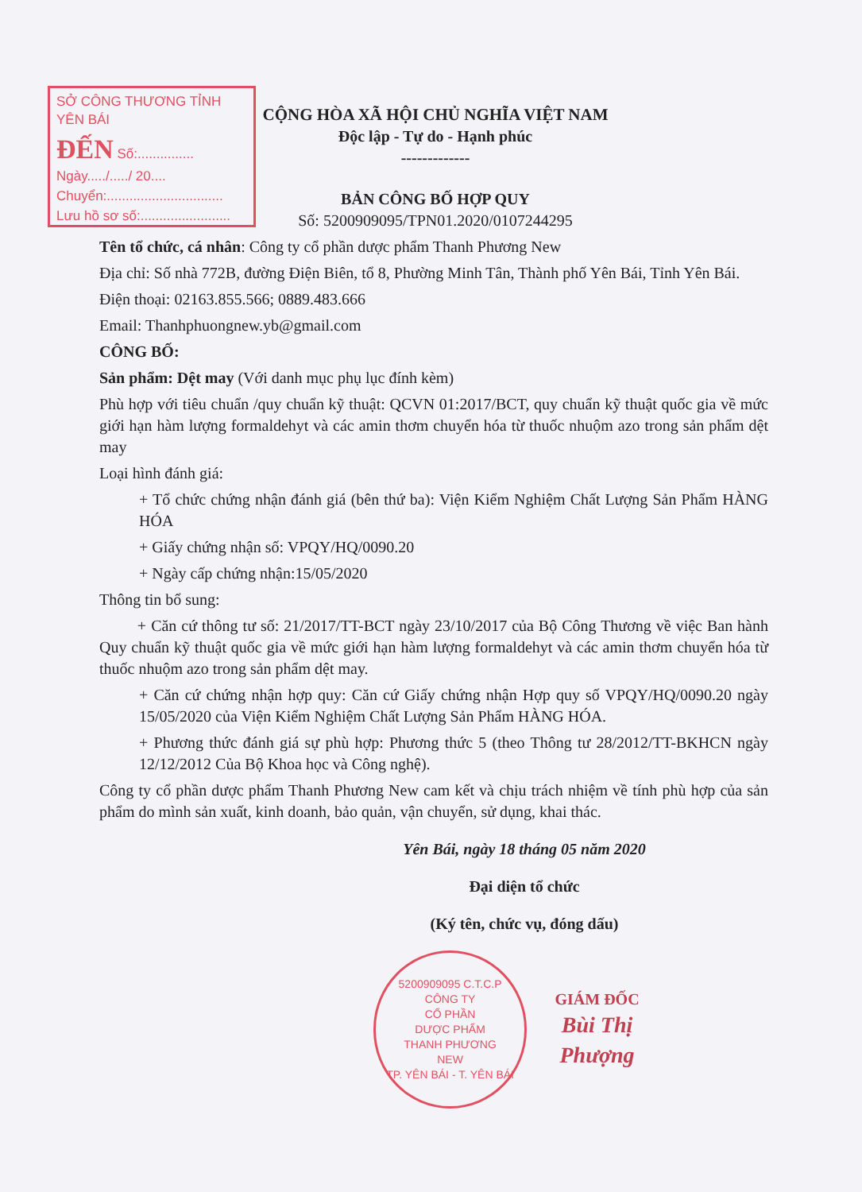SỞ CÔNG THƯƠNG TỈNH YÊN BÁI
ĐẾN Số:............... Ngày...../...../ 20....
Chuyển:...............................
Lưu hồ sơ số:........................
CỘNG HÒA XÃ HỘI CHỦ NGHĨA VIỆT NAM
Độc lập - Tự do - Hạnh phúc
-------------
BẢN CÔNG BỐ HỢP QUY
Số: 5200909095/TPN01.2020/0107244295
Tên tổ chức, cá nhân: Công ty cổ phần dược phẩm Thanh Phương New
Địa chỉ: Số nhà 772B, đường Điện Biên, tổ 8, Phường Minh Tân, Thành phố Yên Bái, Tỉnh Yên Bái.
Điện thoại: 02163.855.566; 0889.483.666
Email: Thanhphuongnew.yb@gmail.com
CÔNG BỐ:
Sản phẩm: Dệt may (Với danh mục phụ lục đính kèm)
Phù hợp với tiêu chuẩn /quy chuẩn kỹ thuật: QCVN 01:2017/BCT, quy chuẩn kỹ thuật quốc gia về mức giới hạn hàm lượng formaldehyt và các amin thơm chuyển hóa từ thuốc nhuộm azo trong sản phẩm dệt may
Loại hình đánh giá:
+ Tổ chức chứng nhận đánh giá (bên thứ ba): Viện Kiểm Nghiệm Chất Lượng Sản Phẩm HÀNG HÓA
+ Giấy chứng nhận số: VPQY/HQ/0090.20
+ Ngày cấp chứng nhận:15/05/2020
Thông tin bổ sung:
+ Căn cứ thông tư số: 21/2017/TT-BCT ngày 23/10/2017 của Bộ Công Thương về việc Ban hành Quy chuẩn kỹ thuật quốc gia về mức giới hạn hàm lượng formaldehyt và các amin thơm chuyển hóa từ thuốc nhuộm azo trong sản phẩm dệt may.
+ Căn cứ chứng nhận hợp quy: Căn cứ Giấy chứng nhận Hợp quy số VPQY/HQ/0090.20 ngày 15/05/2020 của Viện Kiểm Nghiệm Chất Lượng Sản Phẩm HÀNG HÓA.
+ Phương thức đánh giá sự phù hợp: Phương thức 5 (theo Thông tư 28/2012/TT-BKHCN ngày 12/12/2012 Của Bộ Khoa học và Công nghệ).
Công ty cổ phần dược phẩm Thanh Phương New cam kết và chịu trách nhiệm về tính phù hợp của sản phẩm do mình sản xuất, kinh doanh, bảo quản, vận chuyển, sử dụng, khai thác.
Yên Bái, ngày 18 tháng 05 năm 2020
Đại diện tổ chức
(Ký tên, chức vụ, đóng dấu)
5200909095 C.T.C.P
CÔNG TY
CỔ PHẦN
DƯỢC PHẨM
THANH PHƯƠNG
NEW
TP. YÊN BÁI - T. YÊN BÁI
GIÁM ĐỐC
Bùi Thị Phượng